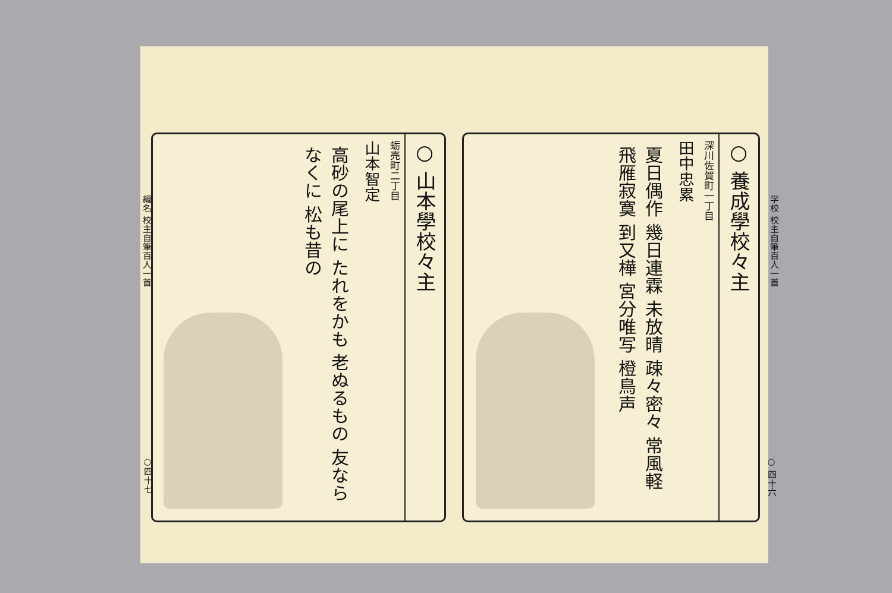○ 養成學校々主
深川佐賀町一丁目
田中忠累
夏日偶作 幾日連霖 未放晴 疎々密々 常風軽 飛雁寂寞 到又樺 宮分唯写 橙鳥声
学校 校主自筆百人一首
○ 四十六
○ 山本學校々主
蛎売町二丁目
山本智定
高砂の尾上に たれをかも 老ぬるもの 友ならなくに 松も昔の
編名 校主自筆百人一首
○四十七